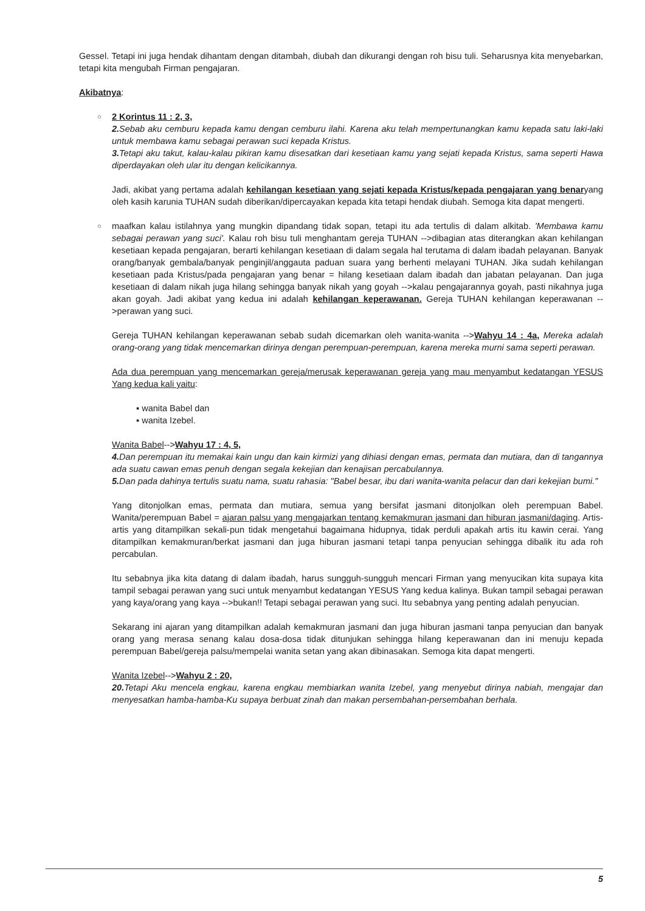Gessel. Tetapi ini juga hendak dihantam dengan ditambah, diubah dan dikurangi dengan roh bisu tuli. Seharusnya kita menyebarkan, tetapi kita mengubah Firman pengajaran.
Akibatnya:
○
2 Korintus 11 : 2, 3,
2. Sebab aku cemburu kepada kamu dengan cemburu ilahi. Karena aku telah mempertunangkan kamu kepada satu laki-laki untuk membawa kamu sebagai perawan suci kepada Kristus.
3. Tetapi aku takut, kalau-kalau pikiran kamu disesatkan dari kesetiaan kamu yang sejati kepada Kristus, sama seperti Hawa diperdayakan oleh ular itu dengan kelicikannya.
Jadi, akibat yang pertama adalah kehilangan kesetiaan yang sejati kepada Kristus/kepada pengajaran yang benaryang oleh kasih karunia TUHAN sudah diberikan/dipercayakan kepada kita tetapi hendak diubah. Semoga kita dapat mengerti.
○
maafkan kalau istilahnya yang mungkin dipandang tidak sopan, tetapi itu ada tertulis di dalam alkitab. 'Membawa kamu sebagai perawan yang suci'. Kalau roh bisu tuli menghantam gereja TUHAN -->dibagian atas diterangkan akan kehilangan kesetiaan kepada pengajaran, berarti kehilangan kesetiaan di dalam segala hal terutama di dalam ibadah pelayanan. Banyak orang/banyak gembala/banyak penginjil/anggauta paduan suara yang berhenti melayani TUHAN. Jika sudah kehilangan kesetiaan pada Kristus/pada pengajaran yang benar = hilang kesetiaan dalam ibadah dan jabatan pelayanan. Dan juga kesetiaan di dalam nikah juga hilang sehingga banyak nikah yang goyah -->kalau pengajarannya goyah, pasti nikahnya juga akan goyah. Jadi akibat yang kedua ini adalah kehilangan keperawanan. Gereja TUHAN kehilangan keperawanan -->perawan yang suci.
Gereja TUHAN kehilangan keperawanan sebab sudah dicemarkan oleh wanita-wanita -->Wahyu 14 : 4a, Mereka adalah orang-orang yang tidak mencemarkan dirinya dengan perempuan-perempuan, karena mereka murni sama seperti perawan.
Ada dua perempuan yang mencemarkan gereja/merusak keperawanan gereja yang mau menyambut kedatangan YESUS Yang kedua kali yaitu:
▪ wanita Babel dan
▪ wanita Izebel.
Wanita Babel-->Wahyu 17 : 4, 5,
4. Dan perempuan itu memakai kain ungu dan kain kirmizi yang dihiasi dengan emas, permata dan mutiara, dan di tangannya ada suatu cawan emas penuh dengan segala kekejian dan kenajisan percabulannya.
5. Dan pada dahinya tertulis suatu nama, suatu rahasia: "Babel besar, ibu dari wanita-wanita pelacur dan dari kekejian bumi."
Yang ditonjolkan emas, permata dan mutiara, semua yang bersifat jasmani ditonjolkan oleh perempuan Babel. Wanita/perempuan Babel = ajaran palsu yang mengajarkan tentang kemakmuran jasmani dan hiburan jasmani/daging. Artis-artis yang ditampilkan sekali-pun tidak mengetahui bagaimana hidupnya, tidak perduli apakah artis itu kawin cerai. Yang ditampilkan kemakmuran/berkat jasmani dan juga hiburan jasmani tetapi tanpa penyucian sehingga dibalik itu ada roh percabulan.
Itu sebabnya jika kita datang di dalam ibadah, harus sungguh-sungguh mencari Firman yang menyucikan kita supaya kita tampil sebagai perawan yang suci untuk menyambut kedatangan YESUS Yang kedua kalinya. Bukan tampil sebagai perawan yang kaya/orang yang kaya -->bukan!! Tetapi sebagai perawan yang suci. Itu sebabnya yang penting adalah penyucian.
Sekarang ini ajaran yang ditampilkan adalah kemakmuran jasmani dan juga hiburan jasmani tanpa penyucian dan banyak orang yang merasa senang kalau dosa-dosa tidak ditunjukan sehingga hilang keperawanan dan ini menuju kepada perempuan Babel/gereja palsu/mempelai wanita setan yang akan dibinasakan. Semoga kita dapat mengerti.
Wanita Izebel-->Wahyu 2 : 20,
20. Tetapi Aku mencela engkau, karena engkau membiarkan wanita Izebel, yang menyebut dirinya nabiah, mengajar dan menyesatkan hamba-hamba-Ku supaya berbuat zinah dan makan persembahan-persembahan berhala.
5